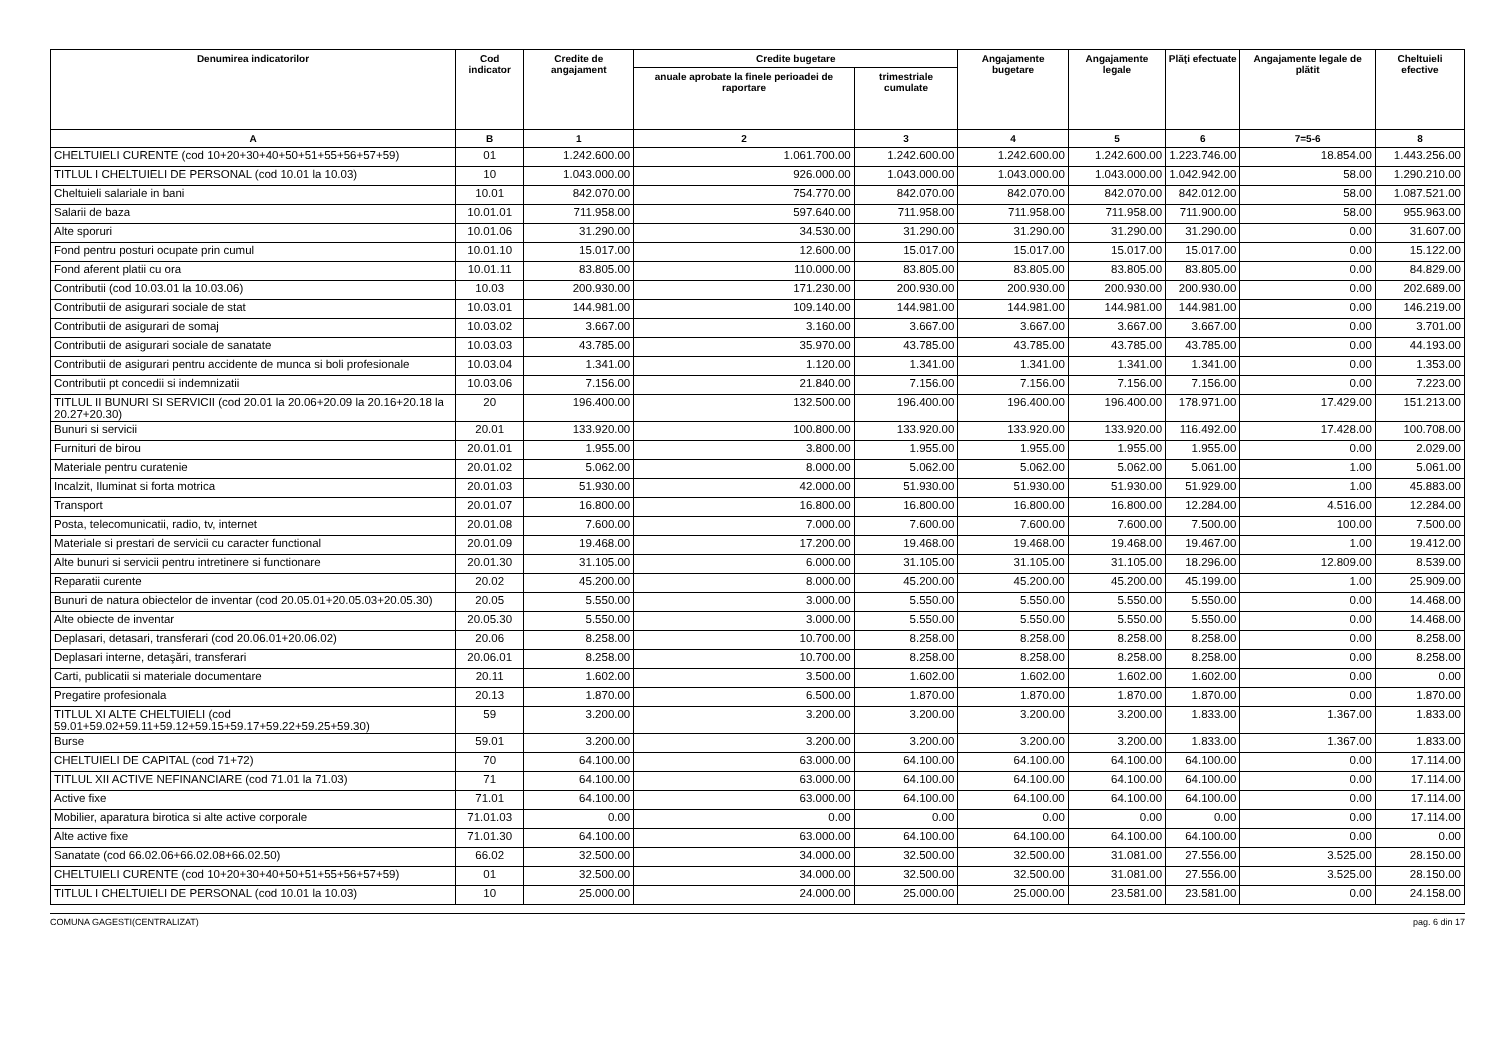| Denumirea indicatorilor | Cod indicator | Credite de angajament | Credite bugetare | | Angajamente bugetare | Angajamente legale | Plăţi efectuate | Angajamente legale de plătit | Cheltuieli efective |
| --- | --- | --- | --- | --- | --- | --- | --- | --- | --- |
| | | | anuale aprobate la finele perioadei de raportare | trimestriale cumulate | | | | | |
| A | B | 1 | 2 | 3 | 4 | 5 | 6 | 7=5-6 | 8 |
| CHELTUIELI CURENTE (cod 10+20+30+40+50+51+55+56+57+59) | 01 | 1.242.600.00 | 1.061.700.00 | 1.242.600.00 | 1.242.600.00 | 1.242.600.00 | 1.223.746.00 | 18.854.00 | 1.443.256.00 |
| TITLUL I CHELTUIELI DE PERSONAL (cod 10.01 la 10.03) | 10 | 1.043.000.00 | 926.000.00 | 1.043.000.00 | 1.043.000.00 | 1.043.000.00 | 1.042.942.00 | 58.00 | 1.290.210.00 |
| Cheltuieli salariale in bani | 10.01 | 842.070.00 | 754.770.00 | 842.070.00 | 842.070.00 | 842.070.00 | 842.012.00 | 58.00 | 1.087.521.00 |
| Salarii de baza | 10.01.01 | 711.958.00 | 597.640.00 | 711.958.00 | 711.958.00 | 711.958.00 | 711.900.00 | 58.00 | 955.963.00 |
| Alte sporuri | 10.01.06 | 31.290.00 | 34.530.00 | 31.290.00 | 31.290.00 | 31.290.00 | 31.290.00 | 0.00 | 31.607.00 |
| Fond pentru posturi ocupate prin cumul | 10.01.10 | 15.017.00 | 12.600.00 | 15.017.00 | 15.017.00 | 15.017.00 | 15.017.00 | 0.00 | 15.122.00 |
| Fond aferent platii cu ora | 10.01.11 | 83.805.00 | 110.000.00 | 83.805.00 | 83.805.00 | 83.805.00 | 83.805.00 | 0.00 | 84.829.00 |
| Contributii (cod 10.03.01 la 10.03.06) | 10.03 | 200.930.00 | 171.230.00 | 200.930.00 | 200.930.00 | 200.930.00 | 200.930.00 | 0.00 | 202.689.00 |
| Contributii de asigurari sociale de stat | 10.03.01 | 144.981.00 | 109.140.00 | 144.981.00 | 144.981.00 | 144.981.00 | 144.981.00 | 0.00 | 146.219.00 |
| Contributii de asigurari de somaj | 10.03.02 | 3.667.00 | 3.160.00 | 3.667.00 | 3.667.00 | 3.667.00 | 3.667.00 | 0.00 | 3.701.00 |
| Contributii de asigurari sociale de sanatate | 10.03.03 | 43.785.00 | 35.970.00 | 43.785.00 | 43.785.00 | 43.785.00 | 43.785.00 | 0.00 | 44.193.00 |
| Contributii de asigurari pentru accidente de munca si boli profesionale | 10.03.04 | 1.341.00 | 1.120.00 | 1.341.00 | 1.341.00 | 1.341.00 | 1.341.00 | 0.00 | 1.353.00 |
| Contributii pt concedii si indemnizatii | 10.03.06 | 7.156.00 | 21.840.00 | 7.156.00 | 7.156.00 | 7.156.00 | 7.156.00 | 0.00 | 7.223.00 |
| TITLUL II BUNURI SI SERVICII (cod 20.01 la 20.06+20.09 la 20.16+20.18 la 20.27+20.30) | 20 | 196.400.00 | 132.500.00 | 196.400.00 | 196.400.00 | 196.400.00 | 178.971.00 | 17.429.00 | 151.213.00 |
| Bunuri si servicii | 20.01 | 133.920.00 | 100.800.00 | 133.920.00 | 133.920.00 | 133.920.00 | 116.492.00 | 17.428.00 | 100.708.00 |
| Furnituri de birou | 20.01.01 | 1.955.00 | 3.800.00 | 1.955.00 | 1.955.00 | 1.955.00 | 1.955.00 | 0.00 | 2.029.00 |
| Materiale pentru curatenie | 20.01.02 | 5.062.00 | 8.000.00 | 5.062.00 | 5.062.00 | 5.062.00 | 5.061.00 | 1.00 | 5.061.00 |
| Incalzit, Iluminat si forta motrica | 20.01.03 | 51.930.00 | 42.000.00 | 51.930.00 | 51.930.00 | 51.930.00 | 51.929.00 | 1.00 | 45.883.00 |
| Transport | 20.01.07 | 16.800.00 | 16.800.00 | 16.800.00 | 16.800.00 | 16.800.00 | 12.284.00 | 4.516.00 | 12.284.00 |
| Posta, telecomunicatii, radio, tv, internet | 20.01.08 | 7.600.00 | 7.000.00 | 7.600.00 | 7.600.00 | 7.600.00 | 7.500.00 | 100.00 | 7.500.00 |
| Materiale si prestari de servicii cu caracter functional | 20.01.09 | 19.468.00 | 17.200.00 | 19.468.00 | 19.468.00 | 19.468.00 | 19.467.00 | 1.00 | 19.412.00 |
| Alte bunuri si servicii pentru intretinere si functionare | 20.01.30 | 31.105.00 | 6.000.00 | 31.105.00 | 31.105.00 | 31.105.00 | 18.296.00 | 12.809.00 | 8.539.00 |
| Reparatii curente | 20.02 | 45.200.00 | 8.000.00 | 45.200.00 | 45.200.00 | 45.200.00 | 45.199.00 | 1.00 | 25.909.00 |
| Bunuri de natura obiectelor de inventar (cod 20.05.01+20.05.03+20.05.30) | 20.05 | 5.550.00 | 3.000.00 | 5.550.00 | 5.550.00 | 5.550.00 | 5.550.00 | 0.00 | 14.468.00 |
| Alte obiecte de inventar | 20.05.30 | 5.550.00 | 3.000.00 | 5.550.00 | 5.550.00 | 5.550.00 | 5.550.00 | 0.00 | 14.468.00 |
| Deplasari, detasari, transferari (cod 20.06.01+20.06.02) | 20.06 | 8.258.00 | 10.700.00 | 8.258.00 | 8.258.00 | 8.258.00 | 8.258.00 | 0.00 | 8.258.00 |
| Deplasari interne, detaşări, transferari | 20.06.01 | 8.258.00 | 10.700.00 | 8.258.00 | 8.258.00 | 8.258.00 | 8.258.00 | 0.00 | 8.258.00 |
| Carti, publicatii si materiale documentare | 20.11 | 1.602.00 | 3.500.00 | 1.602.00 | 1.602.00 | 1.602.00 | 1.602.00 | 0.00 | 0.00 |
| Pregatire profesionala | 20.13 | 1.870.00 | 6.500.00 | 1.870.00 | 1.870.00 | 1.870.00 | 1.870.00 | 0.00 | 1.870.00 |
| TITLUL XI ALTE CHELTUIELI (cod 59.01+59.02+59.11+59.12+59.15+59.17+59.22+59.25+59.30) | 59 | 3.200.00 | 3.200.00 | 3.200.00 | 3.200.00 | 3.200.00 | 1.833.00 | 1.367.00 | 1.833.00 |
| Burse | 59.01 | 3.200.00 | 3.200.00 | 3.200.00 | 3.200.00 | 3.200.00 | 1.833.00 | 1.367.00 | 1.833.00 |
| CHELTUIELI DE CAPITAL (cod 71+72) | 70 | 64.100.00 | 63.000.00 | 64.100.00 | 64.100.00 | 64.100.00 | 64.100.00 | 0.00 | 17.114.00 |
| TITLUL XII ACTIVE NEFINANCIARE (cod 71.01 la 71.03) | 71 | 64.100.00 | 63.000.00 | 64.100.00 | 64.100.00 | 64.100.00 | 64.100.00 | 0.00 | 17.114.00 |
| Active fixe | 71.01 | 64.100.00 | 63.000.00 | 64.100.00 | 64.100.00 | 64.100.00 | 64.100.00 | 0.00 | 17.114.00 |
| Mobilier, aparatura birotica si alte active corporale | 71.01.03 | 0.00 | 0.00 | 0.00 | 0.00 | 0.00 | 0.00 | 0.00 | 17.114.00 |
| Alte active fixe | 71.01.30 | 64.100.00 | 63.000.00 | 64.100.00 | 64.100.00 | 64.100.00 | 64.100.00 | 0.00 | 0.00 |
| Sanatate (cod 66.02.06+66.02.08+66.02.50) | 66.02 | 32.500.00 | 34.000.00 | 32.500.00 | 32.500.00 | 31.081.00 | 27.556.00 | 3.525.00 | 28.150.00 |
| CHELTUIELI CURENTE (cod 10+20+30+40+50+51+55+56+57+59) | 01 | 32.500.00 | 34.000.00 | 32.500.00 | 32.500.00 | 31.081.00 | 27.556.00 | 3.525.00 | 28.150.00 |
| TITLUL I CHELTUIELI DE PERSONAL (cod 10.01 la 10.03) | 10 | 25.000.00 | 24.000.00 | 25.000.00 | 25.000.00 | 23.581.00 | 23.581.00 | 0.00 | 24.158.00 |
COMUNA GAGESTI(CENTRALIZAT) pag. 6 din 17